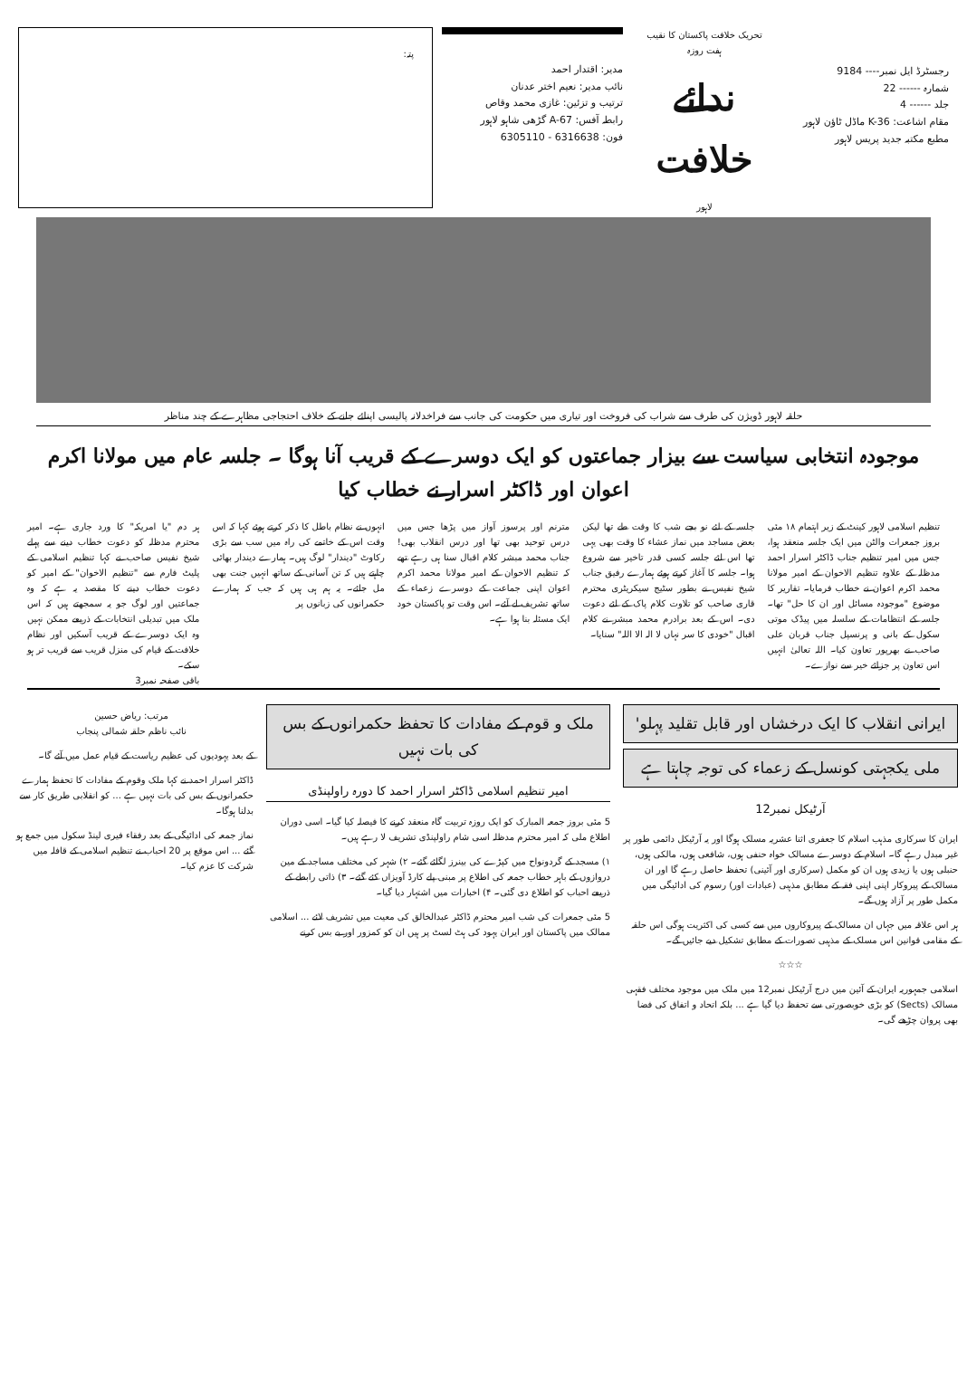رجسٹرڈ ایل نمبر---- 9184
شمارہ ------ 22
جلد ------ 4
مقام اشاعت: K-36 ماڈل ٹاؤن لاہور
مطبع مکتبہ جدید پریس لاہور
تحریک خلافت پاکستان کا نقیب
ہفت روزہ
ندائے خلافت
لاہور
مدیر: اقتدار احمد
نائب مدیر: نعیم اختر عدنان
ترتیب و تزئین: غازی محمد وقاص
رابطہ آفس: A-67 گڑھی شاہو لاہور
فون: 6316638 - 6305110
پتہ:
حلقہ لاہور ڈویژن کی طرف سے شراب کی فروخت اور تیاری میں حکومت کی جانب سے فراخدلانہ پالیسی اپنائے جانے کے خلاف احتجاجی مظاہرے کے چند مناظر
موجودہ انتخابی سیاست سے بیزار جماعتوں کو ایک دوسرے کے قریب آنا ہوگا ۔ جلسہ عام میں مولانا اکرم اعوان اور ڈاکٹر اسرار نے خطاب کیا
تنظیم اسلامی لاہور کینٹ کے زیر اہتمام ۱۸ مئی بروز جمعرات والٹن میں ایک جلسہ منعقد ہوا، جس میں امیر تنظیم جناب ڈاکٹر اسرار احمد مدظلہ کے علاوہ تنظیم الاخوان کے امیر مولانا محمد اکرم اعوان نے خطاب فرمایا۔ تقاریر کا موضوع "موجودہ مسائل اور ان کا حل" تھا۔ جلسہ کے انتظامات کے سلسلہ میں پیڈک موتی سکول کے بانی و پرنسپل جناب قربان علی صاحب نے بھرپور تعاون کیا۔ اللہ تعالیٰ انہیں اس تعاون پر جزائے خیر سے نوازے۔
جلسہ کے لئے نو بجے شب کا وقت طے تھا لیکن بعض مساجد میں نماز عشاء کا وقت بھی یہی تھا اس لئے جلسہ کسی قدر تاخیر سے شروع ہوا۔ جلسہ کا آغاز کرتے ہوئے ہمارے رفیق جناب شیخ نفیس نے بطور سٹیج سیکریٹری محترم قاری صاحب کو تلاوت کلام پاک کے لئے دعوت دی۔ اس کے بعد برادرم محمد مبشر نے کلام اقبال "خودی کا سر نہاں لا الہ الا اللہ" سنایا۔
مترنم اور پرسوز آواز میں پڑھا جس میں درس توحید بھی تھا اور درس انقلاب بھی! جناب محمد مبشر کلام اقبال سنا ہی رہے تھے کہ تنظیم الاخوان کے امیر مولانا محمد اکرم اعوان اپنی جماعت کے دوسرے زعماء کے ساتھ تشریف لے آئے۔ اس وقت تو پاکستان خود ایک مسئلہ بنا ہوا ہے۔
انہوں نے نظام باطل کا ذکر کرتے ہوئے کہا کہ اس وقت اس کے خاتمے کی راہ میں سب سے بڑی رکاوٹ "دیندار" لوگ ہیں۔ ہمارے دیندار بھائی چاہتے ہیں کہ تن آسانی کے ساتھ انہیں جنت بھی مل جائے۔ یہ ہم ہی ہیں کہ جب کہ ہمارے حکمرانوں کی زبانوں پر
ہر دم "یا امریکہ" کا ورد جاری ہے۔ امیر محترم مدظلہ کو دعوت خطاب دینے سے پہلے شیخ نفیس صاحب نے کہا تنظیم اسلامی کے پلیٹ فارم سے "تنظیم الاخوان" کے امیر کو دعوت خطاب دینے کا مقصد یہ ہے کہ وہ جماعتیں اور لوگ جو یہ سمجھتے ہیں کہ اس ملک میں تبدیلی انتخابات کے ذریعے ممکن نہیں وہ ایک دوسرے کے قریب آسکیں اور نظام خلافت کے قیام کی منزل قریب سے قریب تر ہو سکے۔
باقی صفحہ نمبر3
ایرانی انقلاب کا ایک درخشاں اور قابل تقلید پہلو'
ملی یکجہتی کونسل کے زعماء کی توجہ چاہتا ہے
آرٹیکل نمبر12
ایران کا سرکاری مذہب اسلام کا جعفری اثنا عشریہ مسلک ہوگا اور یہ آرٹیکل دائمی طور پر غیر مبدل رہے گا۔ اسلام کے دوسرے مسالک خواہ حنفی ہوں، شافعی ہوں، مالکی ہوں، حنبلی ہوں یا زیدی ہوں ان کو مکمل (سرکاری اور آئینی) تحفظ حاصل رہے گا اور ان مسالک کے پیروکار اپنی اپنی فقہ کے مطابق مذہبی (عبادات اور) رسوم کی ادائیگی میں مکمل طور پر آزاد ہوں گے۔
ہر اس علاقہ میں جہاں ان مسالک کے پیروکاروں میں سے کسی کی اکثریت ہوگی اس حلقہ کے مقامی قوانین اس مسلک کے مذہبی تصورات کے مطابق تشکیل دیے جائیں گے۔
☆☆☆
اسلامی جمہوریہ ایران کے آئین میں درج آرٹیکل نمبر12 میں ملک میں موجود مختلف فقہی مسالک (Sects) کو بڑی خوبصورتی سے تحفظ دیا گیا ہے ... بلکہ اتحاد و اتفاق کی فضا بھی پروان چڑھے گی۔
ملک و قوم کے مفادات کا تحفظ حکمرانوں کے بس کی بات نہیں
امیر تنظیم اسلامی ڈاکٹر اسرار احمد کا دورہ راولپنڈی
5 مئی بروز جمعہ المبارک کو ایک روزہ تربیت گاہ منعقد کرنے کا فیصلہ کیا گیا۔ اسی دوران اطلاع ملی کہ امیر محترم مدظلہ اسی شام راولپنڈی تشریف لا رہے ہیں۔
۱) مسجد کے گردونواح میں کپڑے کی بینرز لگائے گئے۔ ۲) شہر کی مختلف مساجد کے مین دروازوں کے باہر خطاب جمعہ کی اطلاع پر مبنی پلے کارڈ آویزاں کئے گئے۔ ۳) ذاتی رابطے کے ذریعے احباب کو اطلاع دی گئی۔ ۴) اخبارات میں اشتہار دیا گیا۔
5 مئی جمعرات کی شب امیر محترم ڈاکٹر عبدالخالق کی معیت میں تشریف لائے ... اسلامی ممالک میں پاکستان اور ایران یہود کی ہٹ لسٹ پر ہیں ان کو کمزور اور بے بس کرنے
مرتب: ریاض حسین
نائب ناظم حلقہ شمالی پنجاب
کے بعد یہودیوں کی عظیم ریاست کے قیام عمل میں آئے گا۔
ڈاکٹر اسرار احمد نے کہا ملک وقوم کے مفادات کا تحفظ ہمارے حکمرانوں کے بس کی بات نہیں ہے ... کو انقلابی طریق کار سے بدلنا ہوگا۔
نماز جمعہ کی ادائیگی کے بعد رفقاء فیری لینڈ سکول میں جمع ہو گئے ... اس موقع پر 20 احباب نے تنظیم اسلامی کے قافلہ میں شرکت کا عزم کیا۔